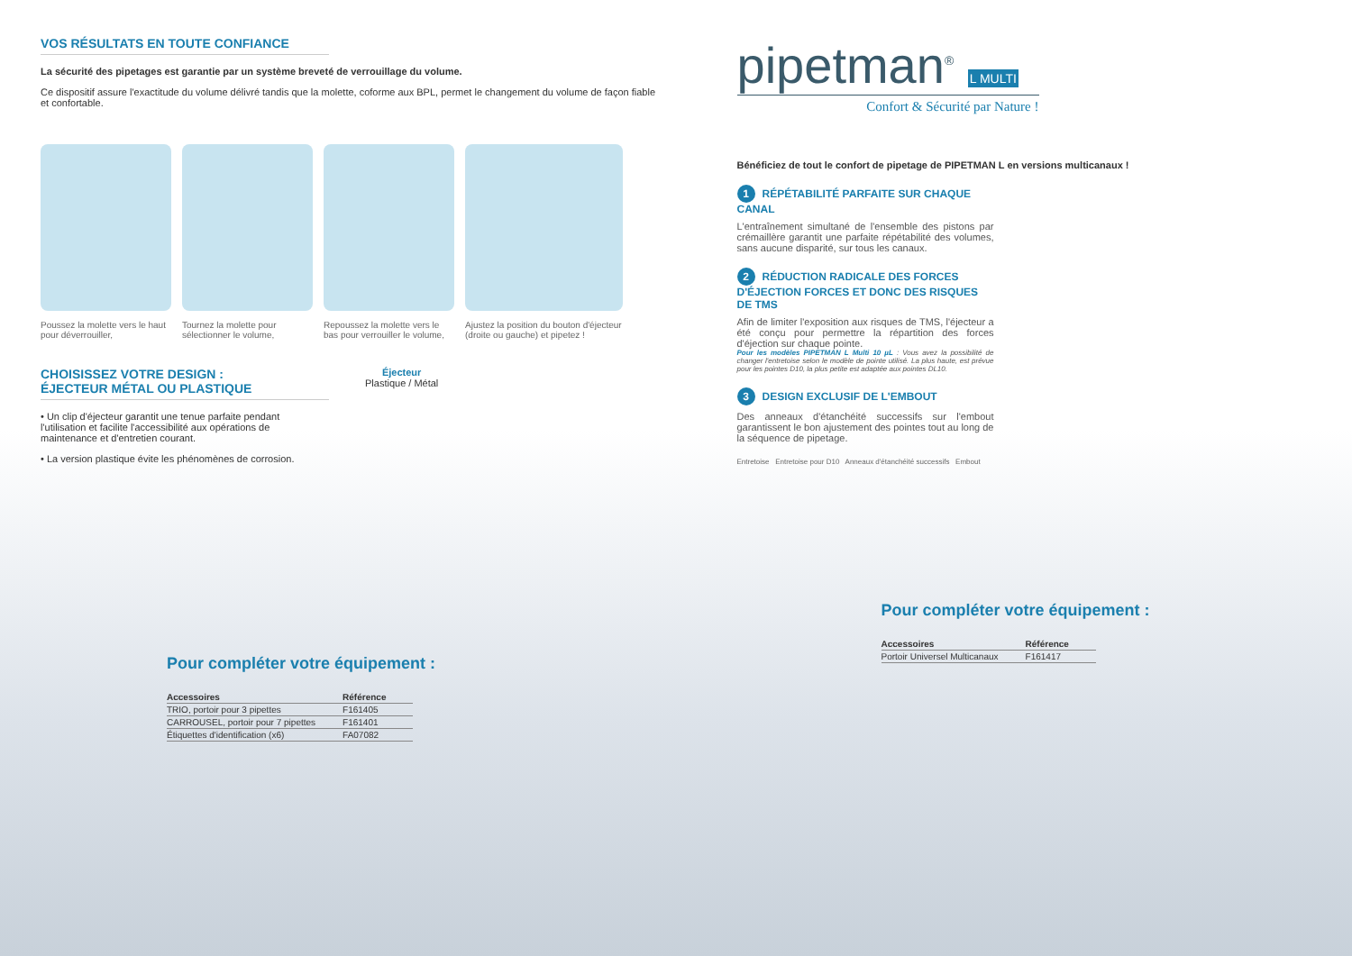VOS RÉSULTATS EN TOUTE CONFIANCE
La sécurité des pipetages est garantie par un système breveté de verrouillage du volume.
Ce dispositif assure l'exactitude du volume délivré tandis que la molette, coforme aux BPL, permet le changement du volume de façon fiable et confortable.
Poussez la molette vers le haut pour déverrouiller,
Tournez la molette pour sélectionner le volume,
Repoussez la molette vers le bas pour verrouiller le volume,
Ajustez la position du bouton d'éjecteur (droite ou gauche) et pipetez !
CHOISISSEZ VOTRE DESIGN :
ÉJECTEUR MÉTAL OU PLASTIQUE
• Un clip d'éjecteur garantit une tenue parfaite pendant l'utilisation et facilite l'accessibilité aux opérations de maintenance et d'entretien courant.
• La version plastique évite les phénomènes de corrosion.
Éjecteur
Plastique / Métal
Pour compléter votre équipement :
| Accessoires | Référence |
| --- | --- |
| TRIO, portoir pour 3 pipettes | F161405 |
| CARROUSEL, portoir pour 7 pipettes | F161401 |
| Étiquettes d'identification (x6) | FA07082 |
pipetman<sup>®</sup> L MULTI
Confort & Sécurité par Nature !
Bénéficiez de tout le confort de pipetage de PIPETMAN L en versions multicanaux !
1 RÉPÉTABILITÉ PARFAITE SUR CHAQUE CANAL
L'entraînement simultané de l'ensemble des pistons par crémaillère garantit une parfaite répétabilité des volumes, sans aucune disparité, sur tous les canaux.
2 RÉDUCTION RADICALE DES FORCES D'ÉJECTION FORCES ET DONC DES RISQUES DE TMS
Afin de limiter l'exposition aux risques de TMS, l'éjecteur a été conçu pour permettre la répartition des forces d'éjection sur chaque pointe.
Pour les modèles PIPETMAN L Multi 10 µL : Vous avez la possibilité de changer l'entretoise selon le modèle de pointe utilisé. La plus haute, est prévue pour les pointes D10, la plus petite est adaptée aux pointes DL10.
3 DESIGN EXCLUSIF DE L'EMBOUT
Des anneaux d'étanchéité successifs sur l'embout garantissent le bon ajustement des pointes tout au long de la séquence de pipetage.
Entretoise Entretoise pour D10 Anneaux d'étanchéité successifs Embout
Pour compléter votre équipement :
| Accessoires | Référence |
| --- | --- |
| Portoir Universel Multicanaux | F161417 |